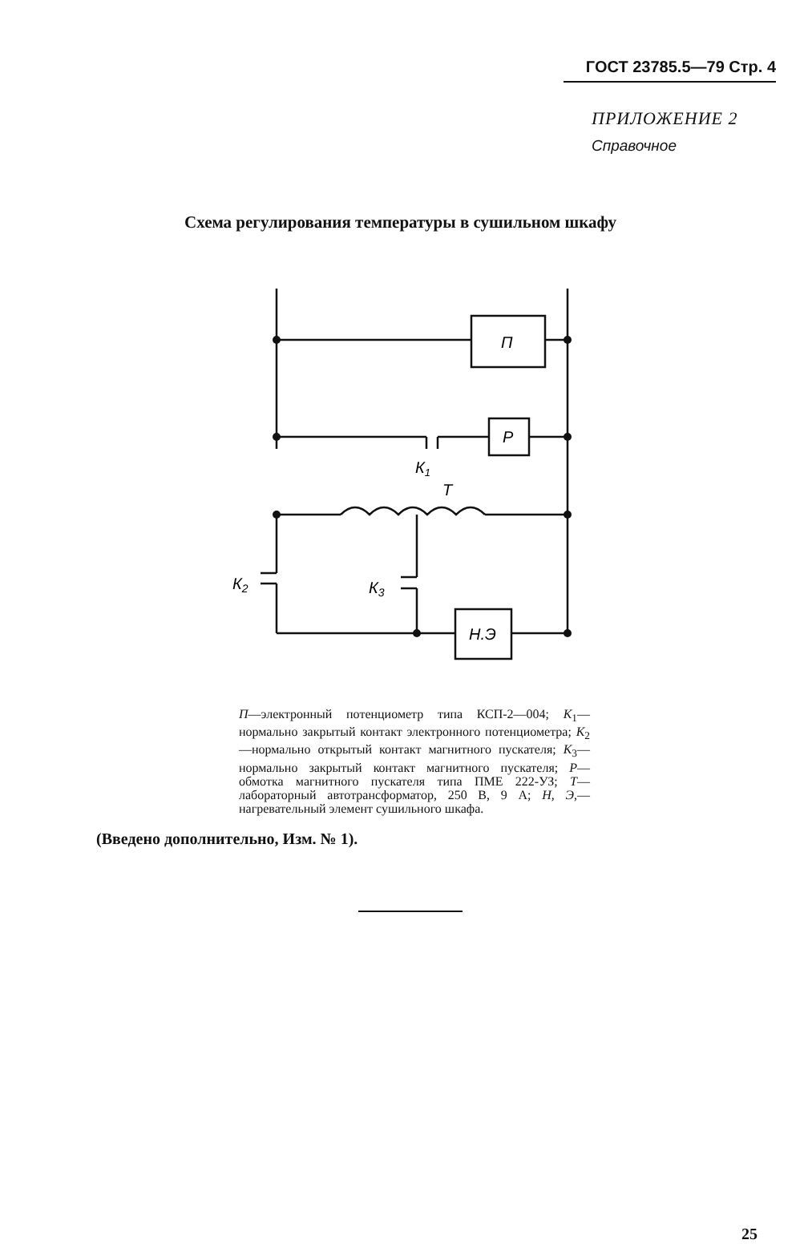ГОСТ 23785.5—79 Стр. 4
ПРИЛОЖЕНИЕ 2
Справочное
Схема регулирования температуры в сушильном шкафу
П
Р
К1
Т
К2
К3
Н.Э
П—электронный потенциометр типа КСП-2—004; К<sub>1</sub>—нормально закрытый контакт электронного потенциометра; К<sub>2</sub>—нормально открытый контакт магнитного пускателя; К<sub>3</sub>—нормально закрытый контакт магнитного пускателя; Р—обмотка магнитного пускателя типа ПМЕ 222-УЗ; Т—лабораторный автотрансформатор, 250 В, 9 А; Н, Э,— нагревательный элемент сушильного шкафа.
(Введено дополнительно, Изм. № 1).
25